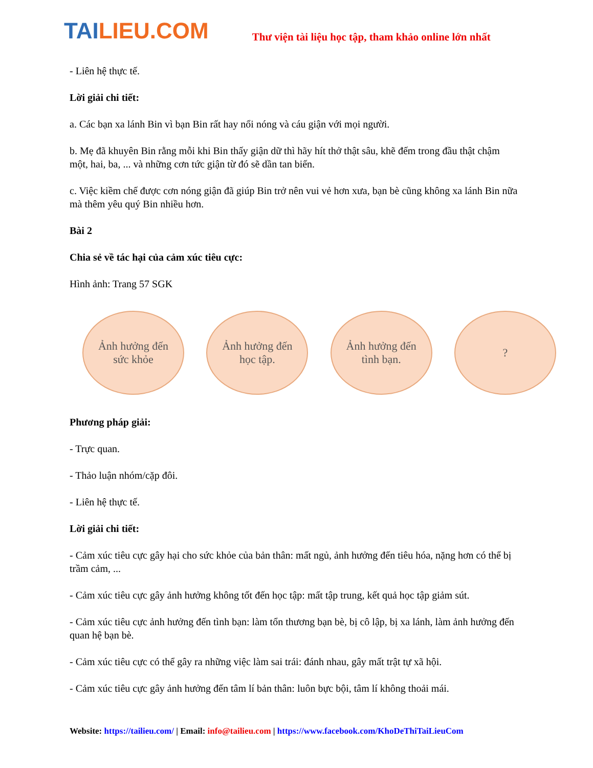TAI LIEU.COM
Thư viện tài liệu học tập, tham khảo online lớn nhất
- Liên hệ thực tế.
Lời giải chi tiết:
a. Các bạn xa lánh Bin vì bạn Bin rất hay nổi nóng và cáu giận với mọi người.
b. Mẹ đã khuyên Bin rằng mỗi khi Bin thấy giận dữ thì hãy hít thở thật sâu, khẽ đếm trong đầu thật chậm một, hai, ba, ... và những cơn tức giận từ đó sẽ dần tan biến.
c. Việc kiềm chế được cơn nóng giận đã giúp Bin trở nên vui vẻ hơn xưa, bạn bè cũng không xa lánh Bin nữa mà thêm yêu quý Bin nhiều hơn.
Bài 2
Chia sẻ về tác hại của cảm xúc tiêu cực:
Hình ảnh: Trang 57 SGK
Ảnh hưởng đến
sức khỏe
Ảnh hưởng đến
học tập.
Ảnh hưởng đến
tình bạn.
?
Phương pháp giải:
- Trực quan.
- Thảo luận nhóm/cặp đôi.
- Liên hệ thực tế.
Lời giải chi tiết:
- Cảm xúc tiêu cực gây hại cho sức khỏe của bản thân: mất ngủ, ảnh hưởng đến tiêu hóa, nặng hơn có thể bị trầm cảm, ...
- Cảm xúc tiêu cực gây ảnh hưởng không tốt đến học tập: mất tập trung, kết quả học tập giảm sút.
- Cảm xúc tiêu cực ảnh hưởng đến tình bạn: làm tổn thương bạn bè, bị cô lập, bị xa lánh, làm ảnh hưởng đến quan hệ bạn bè.
- Cảm xúc tiêu cực có thể gây ra những việc làm sai trái: đánh nhau, gây mất trật tự xã hội.
- Cảm xúc tiêu cực gây ảnh hưởng đến tâm lí bản thân: luôn bực bội, tâm lí không thoải mái.
Website: https://tailieu.com/ | Email: info@tailieu.com | https://www.facebook.com/KhoDeThiTaiLieuCom